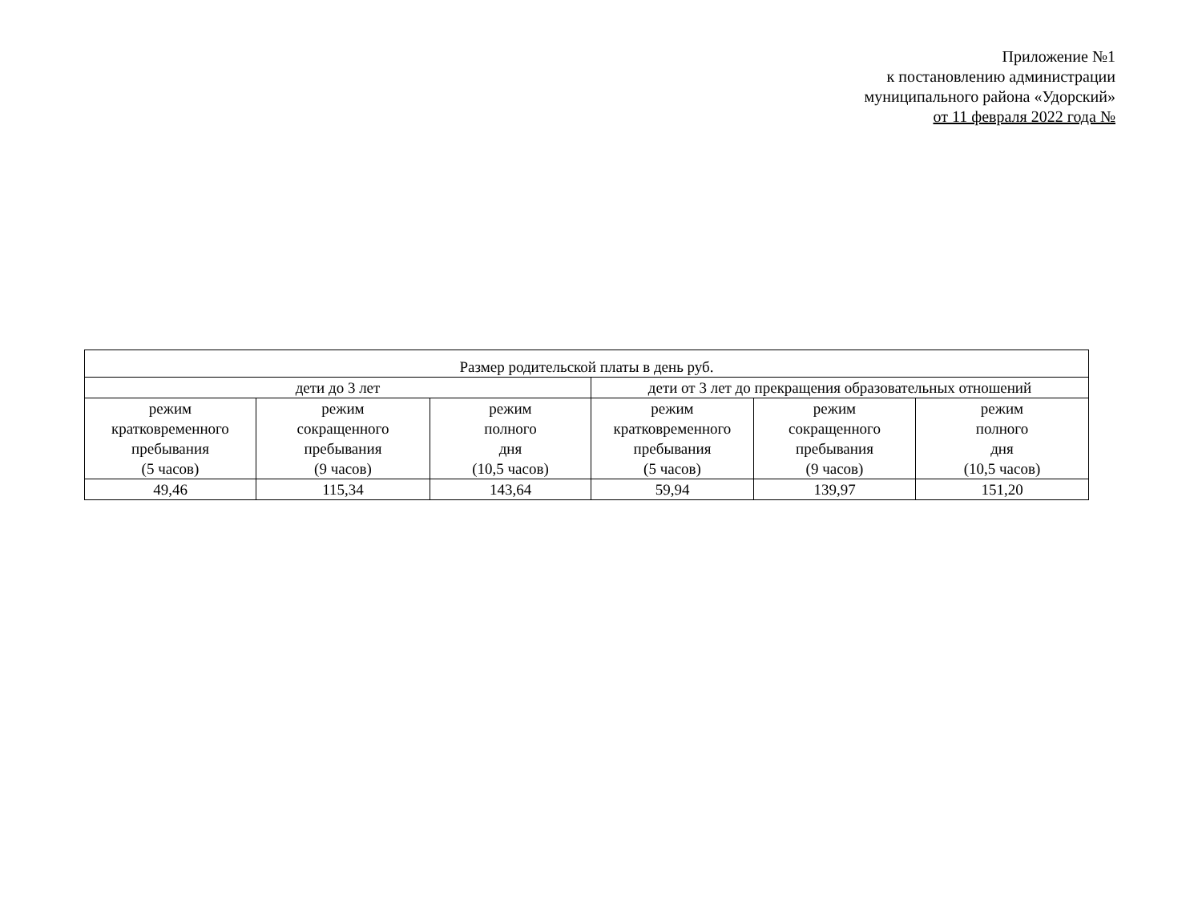Приложение №1
к постановлению администрации
муниципального района «Удорский»
от 11 февраля 2022 года №
| Размер родительской платы в день руб. | | | | | |
| --- | --- | --- | --- | --- | --- |
| дети до 3 лет | | | дети от 3 лет до прекращения образовательных отношений | | |
| режим кратковременного пребывания (5 часов) | режим сокращенного пребывания (9 часов) | режим полного дня (10,5 часов) | режим кратковременного пребывания (5 часов) | режим сокращенного пребывания (9 часов) | режим полного дня (10,5 часов) |
| 49,46 | 115,34 | 143,64 | 59,94 | 139,97 | 151,20 |